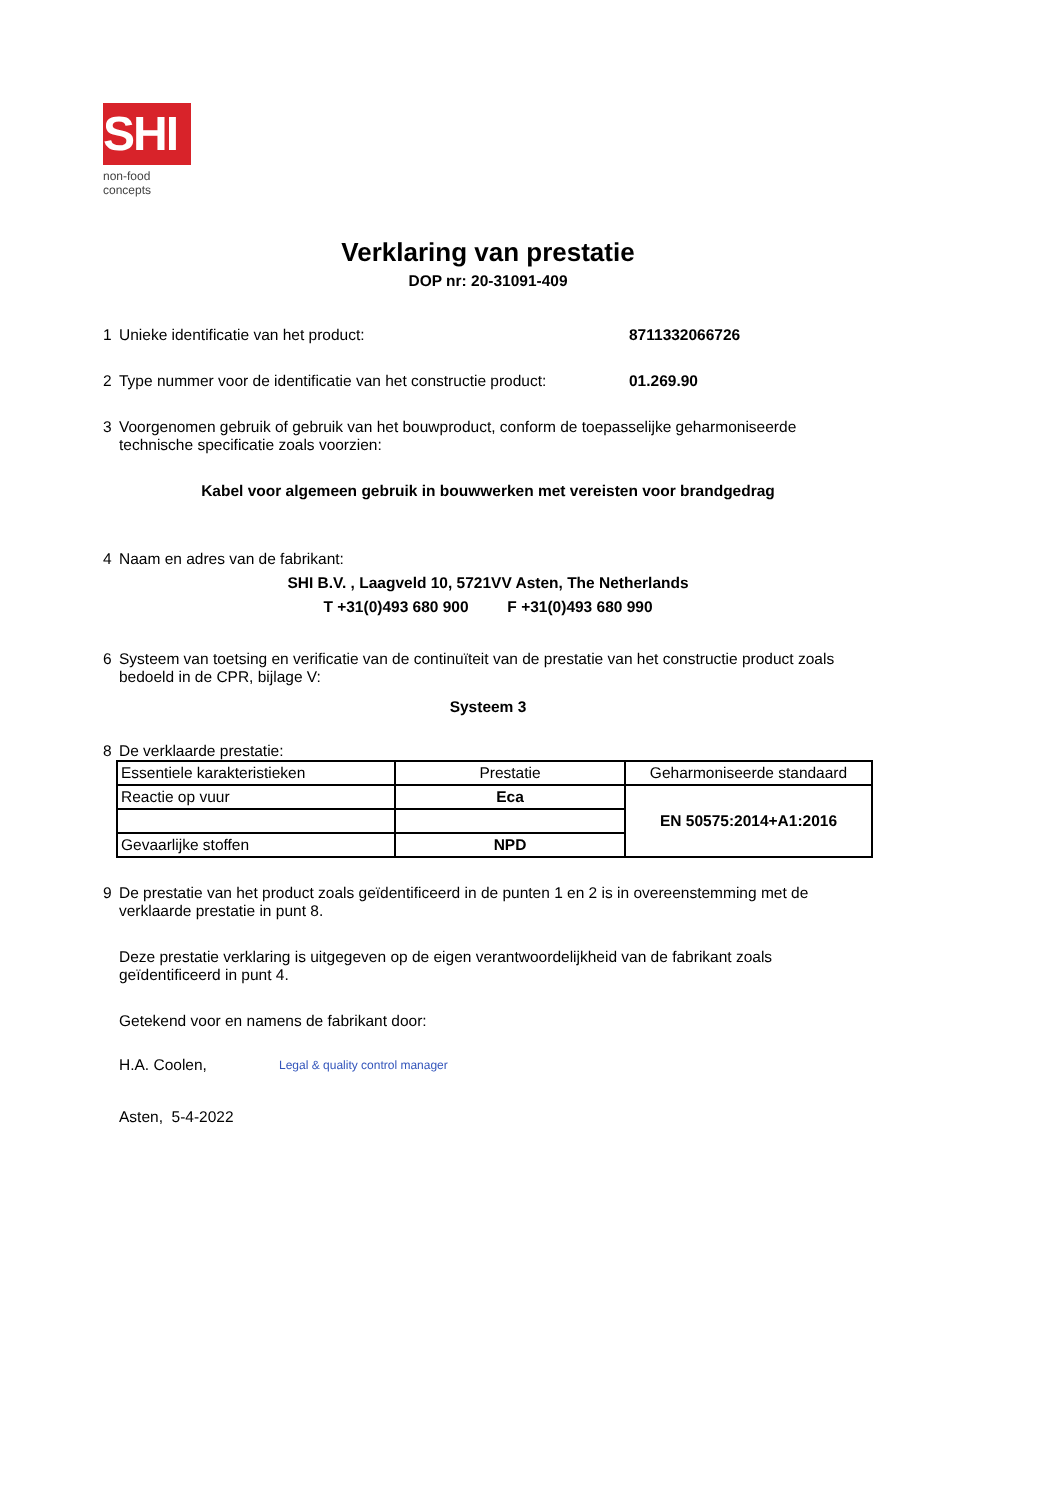SHI
non-food concepts
Verklaring van prestatie
DOP nr: 20-31091-409
1 Unieke identificatie van het product: 8711332066726
2 Type nummer voor de identificatie van het constructie product: 01.269.90
3 Voorgenomen gebruik of gebruik van het bouwproduct, conform de toepasselijke geharmoniseerde technische specificatie zoals voorzien:
Kabel voor algemeen gebruik in bouwwerken met vereisten voor brandgedrag
4 Naam en adres van de fabrikant:
SHI B.V. , Laagveld 10, 5721VV Asten, The Netherlands
T +31(0)493 680 900 F +31(0)493 680 990
6 Systeem van toetsing en verificatie van de continuïteit van de prestatie van het constructie product zoals bedoeld in de CPR, bijlage V:
Systeem 3
8 De verklaarde prestatie:
| Essentiele karakteristieken | Prestatie | Geharmoniseerde standaard |
| Reactie op vuur | Eca | EN 50575:2014+A1:2016 |
| Gevaarlijke stoffen | NPD | |
9 De prestatie van het product zoals geïdentificeerd in de punten 1 en 2 is in overeenstemming met de verklaarde prestatie in punt 8.
Deze prestatie verklaring is uitgegeven op de eigen verantwoordelijkheid van de fabrikant zoals geïdentificeerd in punt 4.
Getekend voor en namens de fabrikant door:
H.A. Coolen, Legal & quality control manager
Asten, 5-4-2022